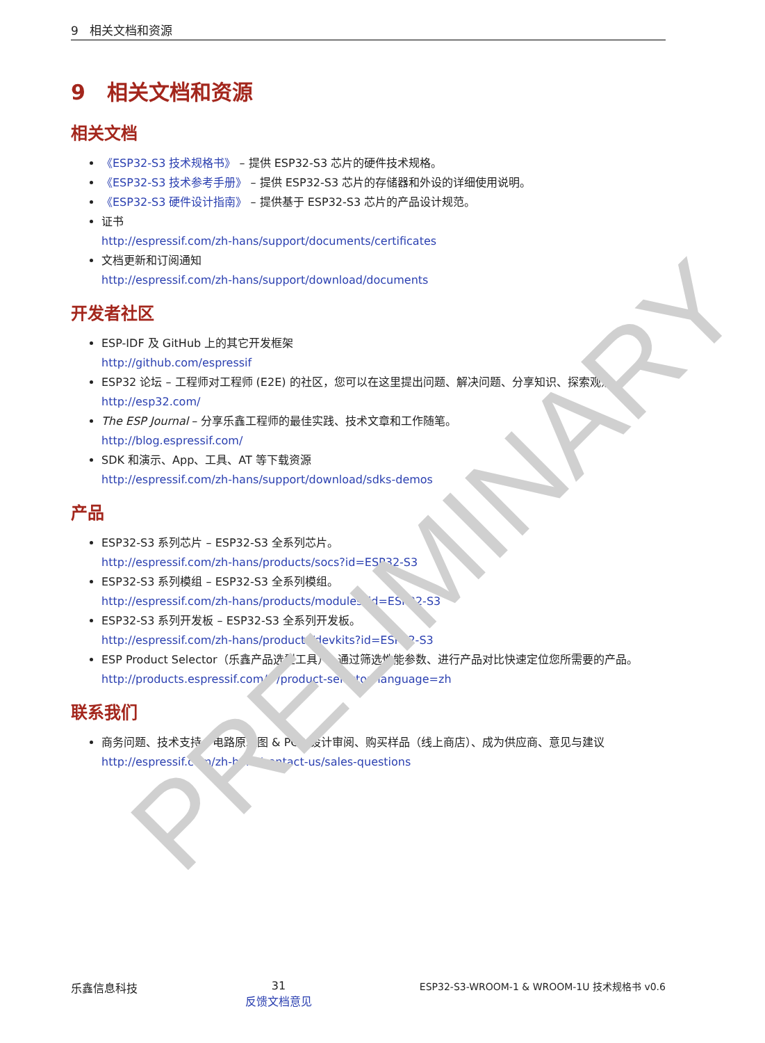9 相关文档和资源
9 相关文档和资源
相关文档
《ESP32-S3 技术规格书》 – 提供 ESP32-S3 芯片的硬件技术规格。
《ESP32-S3 技术参考手册》 – 提供 ESP32-S3 芯片的存储器和外设的详细使用说明。
《ESP32-S3 硬件设计指南》 – 提供基于 ESP32-S3 芯片的产品设计规范。
证书
http://espressif.com/zh-hans/support/documents/certificates
文档更新和订阅通知
http://espressif.com/zh-hans/support/download/documents
开发者社区
ESP-IDF 及 GitHub 上的其它开发框架
http://github.com/espressif
ESP32 论坛 – 工程师对工程师 (E2E) 的社区，您可以在这里提出问题、解决问题、分享知识、探索观点。
http://esp32.com/
The ESP Journal – 分享乐鑫工程师的最佳实践、技术文章和工作随笔。
http://blog.espressif.com/
SDK 和演示、App、工具、AT 等下载资源
http://espressif.com/zh-hans/support/download/sdks-demos
产品
ESP32-S3 系列芯片 – ESP32-S3 全系列芯片。
http://espressif.com/zh-hans/products/socs?id=ESP32-S3
ESP32-S3 系列模组 – ESP32-S3 全系列模组。
http://espressif.com/zh-hans/products/modules?id=ESP32-S3
ESP32-S3 系列开发板 – ESP32-S3 全系列开发板。
http://espressif.com/zh-hans/products/devkits?id=ESP32-S3
ESP Product Selector（乐鑫产品选型工具）– 通过筛选性能参数、进行产品对比快速定位您所需要的产品。
http://products.espressif.com/#/product-selector?language=zh
联系我们
商务问题、技术支持、电路原理图 & PCB 设计审阅、购买样品（线上商店）、成为供应商、意见与建议
http://espressif.com/zh-hans/contact-us/sales-questions
乐鑫信息科技 31
反馈文档意见 ESP32-S3-WROOM-1 & WROOM-1U 技术规格书 v0.6
PRELIMINARY